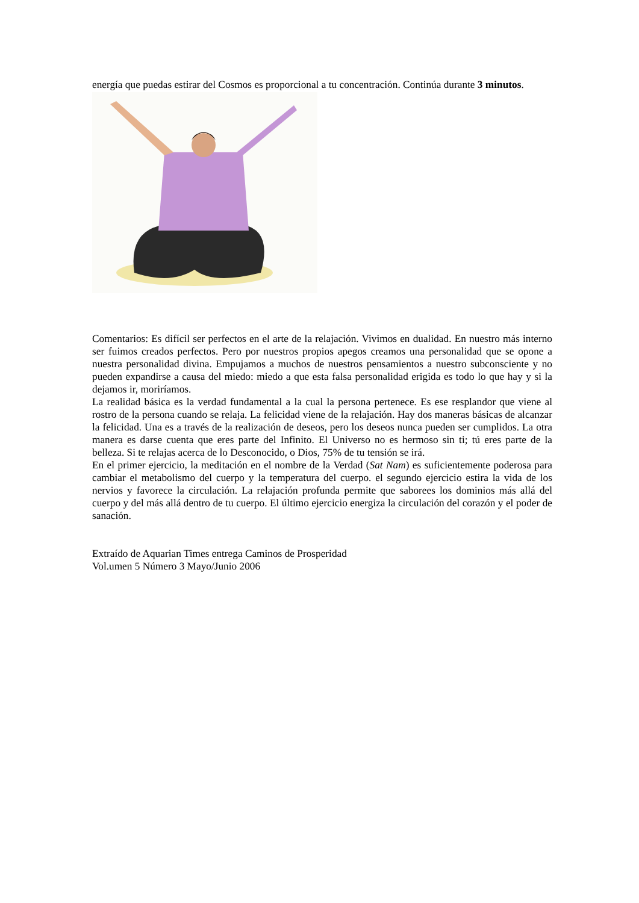energía que puedas estirar del Cosmos es proporcional a tu concentración. Continúa durante 3 minutos.
Comentarios: Es difícil ser perfectos en el arte de la relajación. Vivimos en dualidad. En nuestro más interno ser fuimos creados perfectos. Pero por nuestros propios apegos creamos una personalidad que se opone a nuestra personalidad divina. Empujamos a muchos de nuestros pensamientos a nuestro subconsciente y no pueden expandirse a causa del miedo: miedo a que esta falsa personalidad erigida es todo lo que hay y si la dejamos ir, moriríamos.
La realidad básica es la verdad fundamental a la cual la persona pertenece. Es ese resplandor que viene al rostro de la persona cuando se relaja. La felicidad viene de la relajación. Hay dos maneras básicas de alcanzar la felicidad. Una es a través de la realización de deseos, pero los deseos nunca pueden ser cumplidos. La otra manera es darse cuenta que eres parte del Infinito. El Universo no es hermoso sin ti; tú eres parte de la belleza. Si te relajas acerca de lo Desconocido, o Dios, 75% de tu tensión se irá.
En el primer ejercicio, la meditación en el nombre de la Verdad (Sat Nam) es suficientemente poderosa para cambiar el metabolismo del cuerpo y la temperatura del cuerpo. el segundo ejercicio estira la vida de los nervios y favorece la circulación. La relajación profunda permite que saborees los dominios más allá del cuerpo y del más allá dentro de tu cuerpo. El último ejercicio energiza la circulación del corazón y el poder de sanación.
Extraído de Aquarian Times entrega Caminos de Prosperidad
Vol.umen 5 Número 3 Mayo/Junio 2006